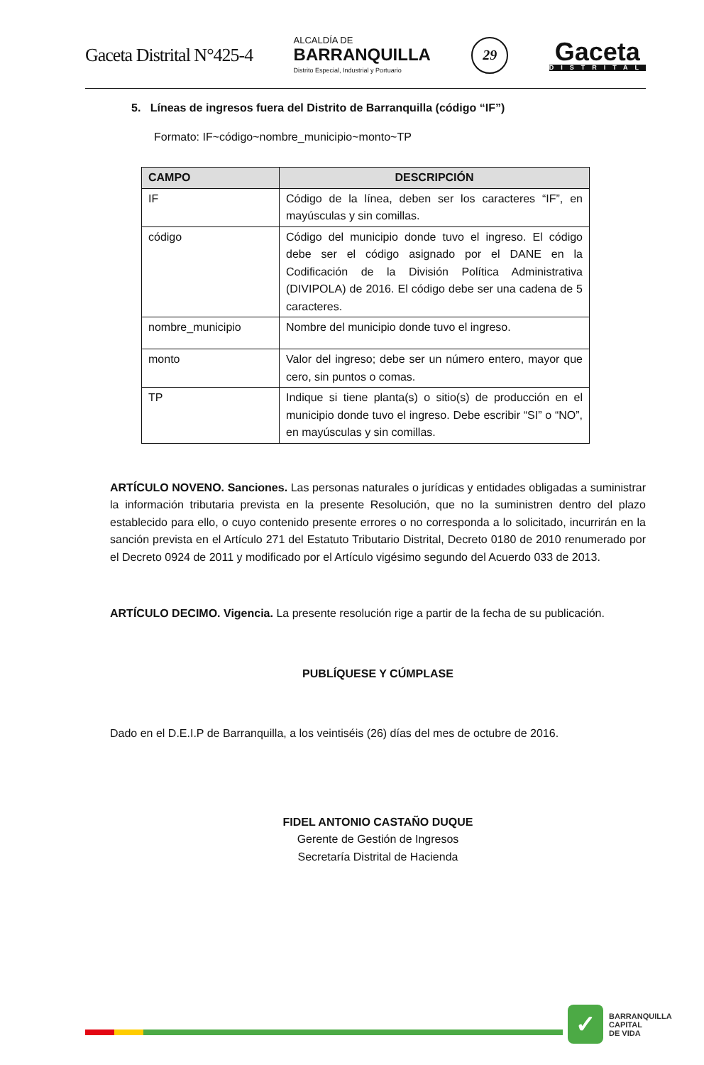Gaceta Distrital N°425-4
ALCALDÍA DE
BARRANQUILLA
Distrito Especial, Industrial y Portuario
29
Gaceta
DISTRITAL
5. Líneas de ingresos fuera del Distrito de Barranquilla (código “IF”)
Formato: IF~código~nombre_municipio~monto~TP
| CAMPO | DESCRIPCIÓN |
| --- | --- |
| IF | Código de la línea, deben ser los caracteres “IF”, en mayúsculas y sin comillas. |
| código | Código del municipio donde tuvo el ingreso. El código debe ser el código asignado por el DANE en la Codificación de la División Política Administrativa (DIVIPOLA) de 2016. El código debe ser una cadena de 5 caracteres. |
| nombre_municipio | Nombre del municipio donde tuvo el ingreso. |
| monto | Valor del ingreso; debe ser un número entero, mayor que cero, sin puntos o comas. |
| TP | Indique si tiene planta(s) o sitio(s) de producción en el municipio donde tuvo el ingreso. Debe escribir “SI” o “NO”, en mayúsculas y sin comillas. |
ARTÍCULO NOVENO. Sanciones. Las personas naturales o jurídicas y entidades obligadas a suministrar la información tributaria prevista en la presente Resolución, que no la suministren dentro del plazo establecido para ello, o cuyo contenido presente errores o no corresponda a lo solicitado, incurrirán en la sanción prevista en el Artículo 271 del Estatuto Tributario Distrital, Decreto 0180 de 2010 renumerado por el Decreto 0924 de 2011 y modificado por el Artículo vigésimo segundo del Acuerdo 033 de 2013.
ARTÍCULO DECIMO. Vigencia. La presente resolución rige a partir de la fecha de su publicación.
PUBLÍQUESE Y CÚMPLASE
Dado en el D.E.I.P de Barranquilla, a los veintiséis (26) días del mes de octubre de 2016.
FIDEL ANTONIO CASTAÑO DUQUE
Gerente de Gestión de Ingresos
Secretaría Distrital de Hacienda
✓
BARRANQUILLA
CAPITAL
DE VIDA